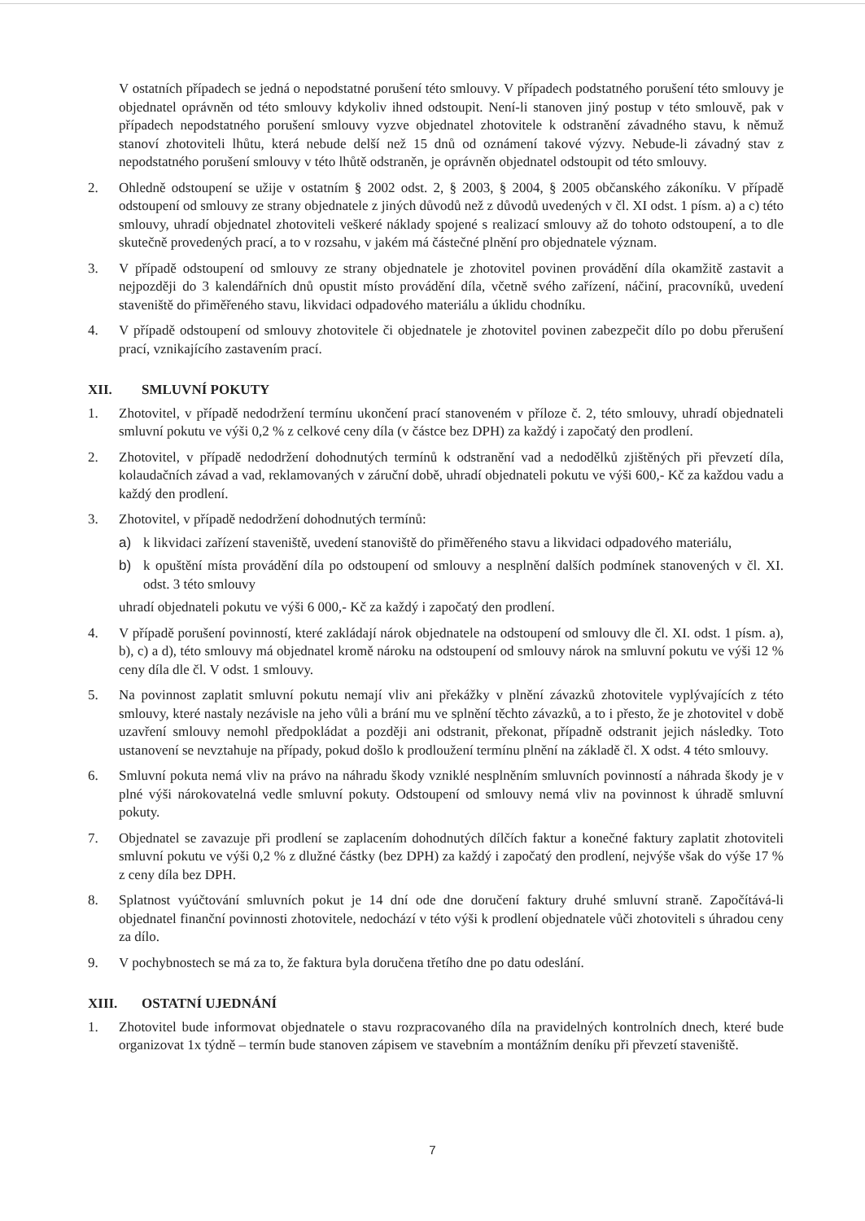V ostatních případech se jedná o nepodstatné porušení této smlouvy. V případech podstatného porušení této smlouvy je objednatel oprávněn od této smlouvy kdykoliv ihned odstoupit. Není-li stanoven jiný postup v této smlouvě, pak v případech nepodstatného porušení smlouvy vyzve objednatel zhotovitele k odstranění závadného stavu, k němuž stanoví zhotoviteli lhůtu, která nebude delší než 15 dnů od oznámení takové výzvy. Nebude-li závadný stav z nepodstatného porušení smlouvy v této lhůtě odstraněn, je oprávněn objednatel odstoupit od této smlouvy.
2. Ohledně odstoupení se užije v ostatním § 2002 odst. 2, § 2003, § 2004, § 2005 občanského zákoníku. V případě odstoupení od smlouvy ze strany objednatele z jiných důvodů než z důvodů uvedených v čl. XI odst. 1 písm. a) a c) této smlouvy, uhradí objednatel zhotoviteli veškeré náklady spojené s realizací smlouvy až do tohoto odstoupení, a to dle skutečně provedených prací, a to v rozsahu, v jakém má částečné plnění pro objednatele význam.
3. V případě odstoupení od smlouvy ze strany objednatele je zhotovitel povinen provádění díla okamžitě zastavit a nejpozději do 3 kalendářních dnů opustit místo provádění díla, včetně svého zařízení, náčiní, pracovníků, uvedení staveniště do přiměřeného stavu, likvidaci odpadového materiálu a úklidu chodníku.
4. V případě odstoupení od smlouvy zhotovitele či objednatele je zhotovitel povinen zabezpečit dílo po dobu přerušení prací, vznikajícího zastavením prací.
XII. SMLUVNÍ POKUTY
1. Zhotovitel, v případě nedodržení termínu ukončení prací stanoveném v příloze č. 2, této smlouvy, uhradí objednateli smluvní pokutu ve výši 0,2 % z celkové ceny díla (v částce bez DPH) za každý i započatý den prodlení.
2. Zhotovitel, v případě nedodržení dohodnutých termínů k odstranění vad a nedodělků zjištěných při převzetí díla, kolaudačních závad a vad, reklamovaných v záruční době, uhradí objednateli pokutu ve výši 600,- Kč za každou vadu a každý den prodlení.
3. Zhotovitel, v případě nedodržení dohodnutých termínů:
a) k likvidaci zařízení staveniště, uvedení stanoviště do přiměřeného stavu a likvidaci odpadového materiálu,
b) k opuštění místa provádění díla po odstoupení od smlouvy a nesplnění dalších podmínek stanovených v čl. XI. odst. 3 této smlouvy
uhradí objednateli pokutu ve výši 6 000,- Kč za každý i započatý den prodlení.
4. V případě porušení povinností, které zakládají nárok objednatele na odstoupení od smlouvy dle čl. XI. odst. 1 písm. a), b), c) a d), této smlouvy má objednatel kromě nároku na odstoupení od smlouvy nárok na smluvní pokutu ve výši 12 % ceny díla dle čl. V odst. 1 smlouvy.
5. Na povinnost zaplatit smluvní pokutu nemají vliv ani překážky v plnění závazků zhotovitele vyplývajících z této smlouvy, které nastaly nezávisle na jeho vůli a brání mu ve splnění těchto závazků, a to i přesto, že je zhotovitel v době uzavření smlouvy nemohl předpokládat a později ani odstranit, překonat, případně odstranit jejich následky. Toto ustanovení se nevztahuje na případy, pokud došlo k prodloužení termínu plnění na základě čl. X odst. 4 této smlouvy.
6. Smluvní pokuta nemá vliv na právo na náhradu škody vzniklé nesplněním smluvních povinností a náhrada škody je v plné výši nárokovatelná vedle smluvní pokuty. Odstoupení od smlouvy nemá vliv na povinnost k úhradě smluvní pokuty.
7. Objednatel se zavazuje při prodlení se zaplacením dohodnutých dílčích faktur a konečné faktury zaplatit zhotoviteli smluvní pokutu ve výši 0,2 % z dlužné částky (bez DPH) za každý i započatý den prodlení, nejvýše však do výše 17 % z ceny díla bez DPH.
8. Splatnost vyúčtování smluvních pokut je 14 dní ode dne doručení faktury druhé smluvní straně. Započítává-li objednatel finanční povinnosti zhotovitele, nedochází v této výši k prodlení objednatele vůči zhotoviteli s úhradou ceny za dílo.
9. V pochybnostech se má za to, že faktura byla doručena třetího dne po datu odeslání.
XIII. OSTATNÍ UJEDNÁNÍ
1. Zhotovitel bude informovat objednatele o stavu rozpracovaného díla na pravidelných kontrolních dnech, které bude organizovat 1x týdně – termín bude stanoven zápisem ve stavebním a montážním deníku při převzetí staveniště.
7